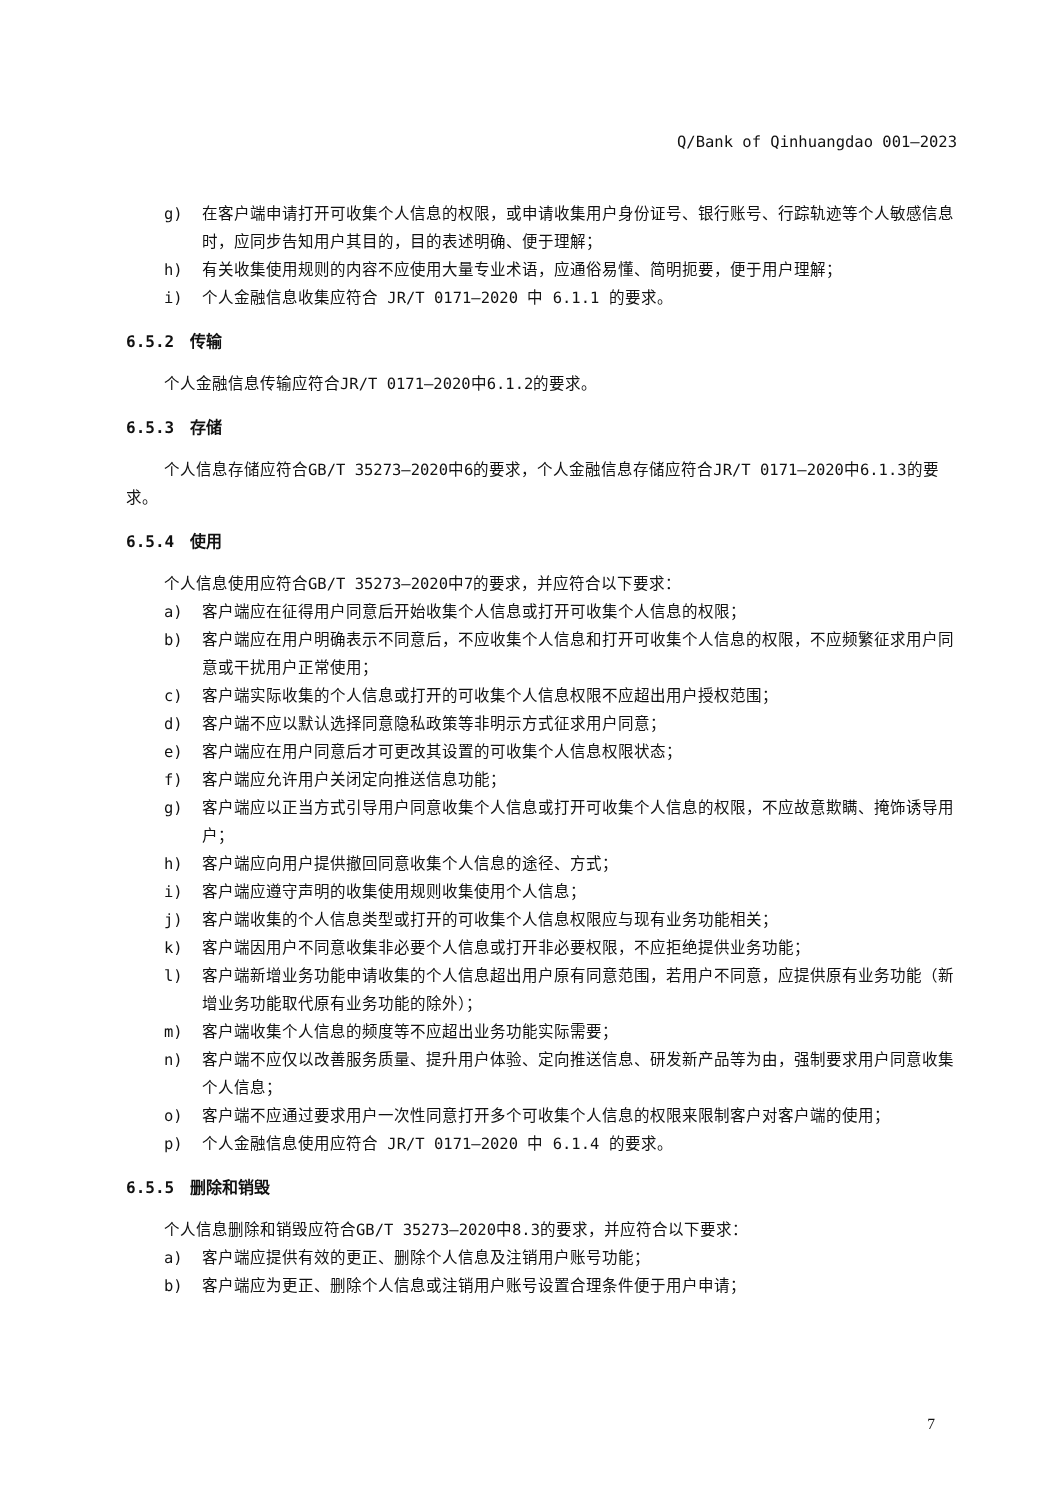Q/Bank of Qinhuangdao 001—2023
g) 在客户端申请打开可收集个人信息的权限，或申请收集用户身份证号、银行账号、行踪轨迹等个人敏感信息时，应同步告知用户其目的，目的表述明确、便于理解；
h) 有关收集使用规则的内容不应使用大量专业术语，应通俗易懂、简明扼要，便于用户理解；
i) 个人金融信息收集应符合 JR/T 0171—2020 中 6.1.1 的要求。
6.5.2　传输
个人金融信息传输应符合JR/T 0171—2020中6.1.2的要求。
6.5.3　存储
个人信息存储应符合GB/T 35273—2020中6的要求，个人金融信息存储应符合JR/T 0171—2020中6.1.3的要求。
6.5.4　使用
个人信息使用应符合GB/T 35273—2020中7的要求，并应符合以下要求：
a) 客户端应在征得用户同意后开始收集个人信息或打开可收集个人信息的权限；
b) 客户端应在用户明确表示不同意后，不应收集个人信息和打开可收集个人信息的权限，不应频繁征求用户同意或干扰用户正常使用；
c) 客户端实际收集的个人信息或打开的可收集个人信息权限不应超出用户授权范围；
d) 客户端不应以默认选择同意隐私政策等非明示方式征求用户同意；
e) 客户端应在用户同意后才可更改其设置的可收集个人信息权限状态；
f) 客户端应允许用户关闭定向推送信息功能；
g) 客户端应以正当方式引导用户同意收集个人信息或打开可收集个人信息的权限，不应故意欺瞒、掩饰诱导用户；
h) 客户端应向用户提供撤回同意收集个人信息的途径、方式；
i) 客户端应遵守声明的收集使用规则收集使用个人信息；
j) 客户端收集的个人信息类型或打开的可收集个人信息权限应与现有业务功能相关；
k) 客户端因用户不同意收集非必要个人信息或打开非必要权限，不应拒绝提供业务功能；
l) 客户端新增业务功能申请收集的个人信息超出用户原有同意范围，若用户不同意，应提供原有业务功能（新增业务功能取代原有业务功能的除外）；
m) 客户端收集个人信息的频度等不应超出业务功能实际需要；
n) 客户端不应仅以改善服务质量、提升用户体验、定向推送信息、研发新产品等为由，强制要求用户同意收集个人信息；
o) 客户端不应通过要求用户一次性同意打开多个可收集个人信息的权限来限制客户对客户端的使用；
p) 个人金融信息使用应符合 JR/T 0171—2020 中 6.1.4 的要求。
6.5.5　删除和销毁
个人信息删除和销毁应符合GB/T 35273—2020中8.3的要求，并应符合以下要求：
a) 客户端应提供有效的更正、删除个人信息及注销用户账号功能；
b) 客户端应为更正、删除个人信息或注销用户账号设置合理条件便于用户申请；
7